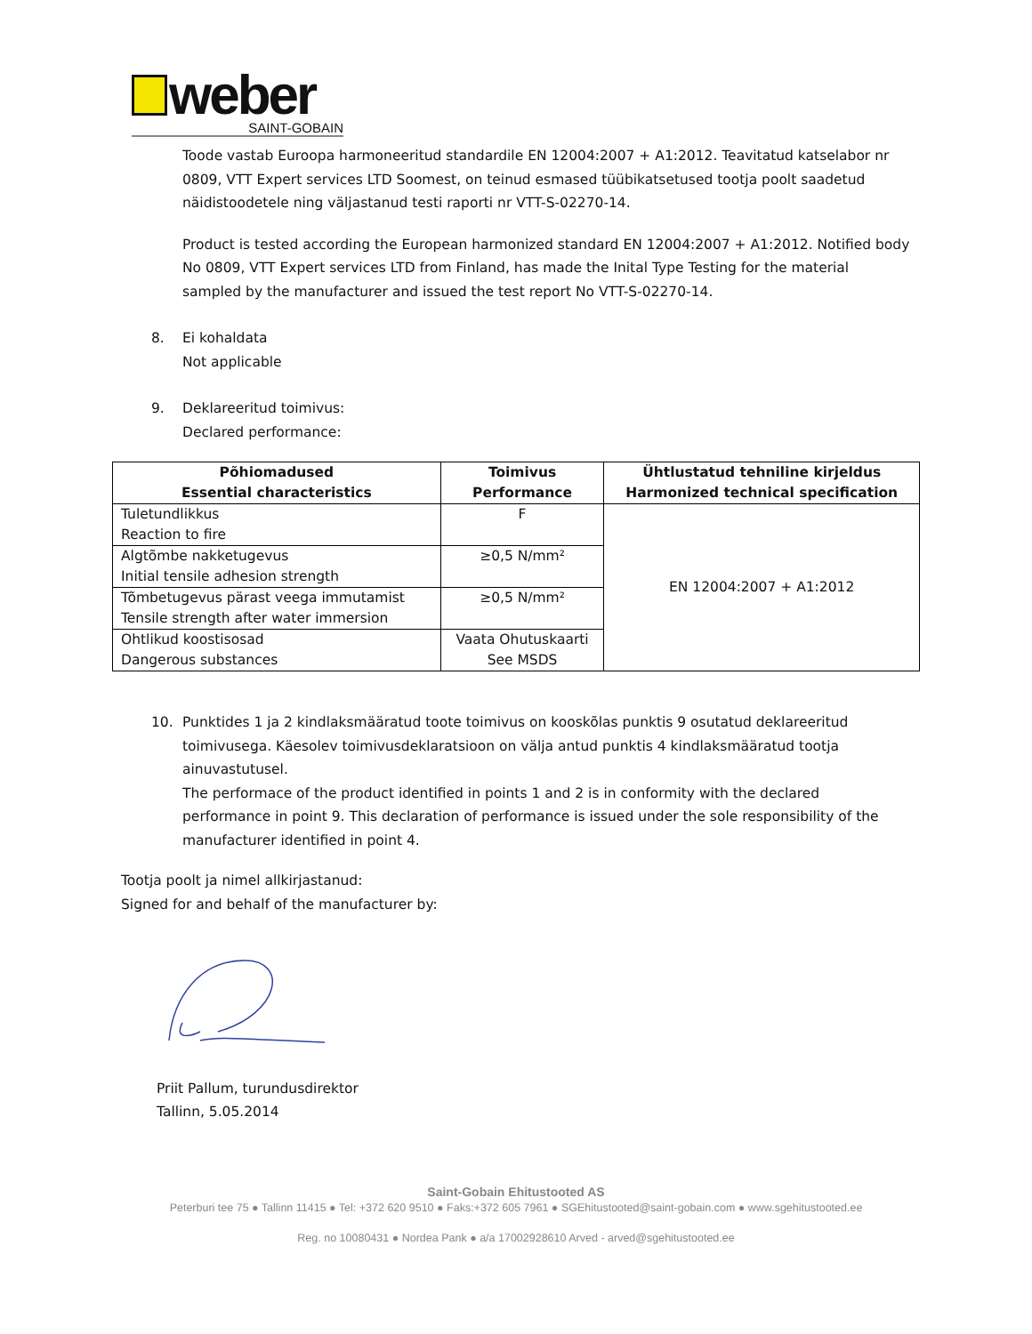weber
SAINT-GOBAIN
Toode vastab Euroopa harmoneeritud standardile EN 12004:2007 + A1:2012. Teavitatud katselabor nr 0809, VTT Expert services LTD Soomest, on teinud esmased tüübikatsetused tootja poolt saadetud näidistoodetele ning väljastanud testi raporti nr VTT-S-02270-14.
Product is tested according the European harmonized standard EN 12004:2007 + A1:2012. Notified body No 0809, VTT Expert services LTD from Finland, has made the Inital Type Testing for the material sampled by the manufacturer and issued the test report No VTT-S-02270-14.
8. Ei kohaldata
Not applicable
9. Deklareeritud toimivus:
Declared performance:
| Põhiomadused Essential characteristics | Toimivus Performance | Ühtlustatud tehniline kirjeldus Harmonized technical specification |
| --- | --- | --- |
| Tuletundlikkus Reaction to fire | F | EN 12004:2007 + A1:2012 |
| Algtõmbe nakketugevus Initial tensile adhesion strength | ≥0,5 N/mm² | |
| Tõmbetugevus pärast veega immutamist Tensile strength after water immersion | ≥0,5 N/mm² | |
| Ohtlikud koostisosad Dangerous substances | Vaata Ohutuskaarti See MSDS | |
10. Punktides 1 ja 2 kindlaksmääratud toote toimivus on kooskõlas punktis 9 osutatud deklareeritud toimivusega. Käesolev toimivusdeklaratsioon on välja antud punktis 4 kindlaksmääratud tootja ainuvastutusel.
The performace of the product identified in points 1 and 2 is in conformity with the declared performance in point 9. This declaration of performance is issued under the sole responsibility of the manufacturer identified in point 4.
Tootja poolt ja nimel allkirjastanud:
Signed for and behalf of the manufacturer by:
Priit Pallum, turundusdirektor
Tallinn, 5.05.2014
Saint-Gobain Ehitustooted AS
Peterburi tee 75 ● Tallinn 11415 ● Tel: +372 620 9510 ● Faks:+372 605 7961 ● SGEhitustooted@saint-gobain.com ● www.sgehitustooted.ee
Reg. no 10080431 ● Nordea Pank ● a/a 17002928610 Arved - arved@sgehitustooted.ee